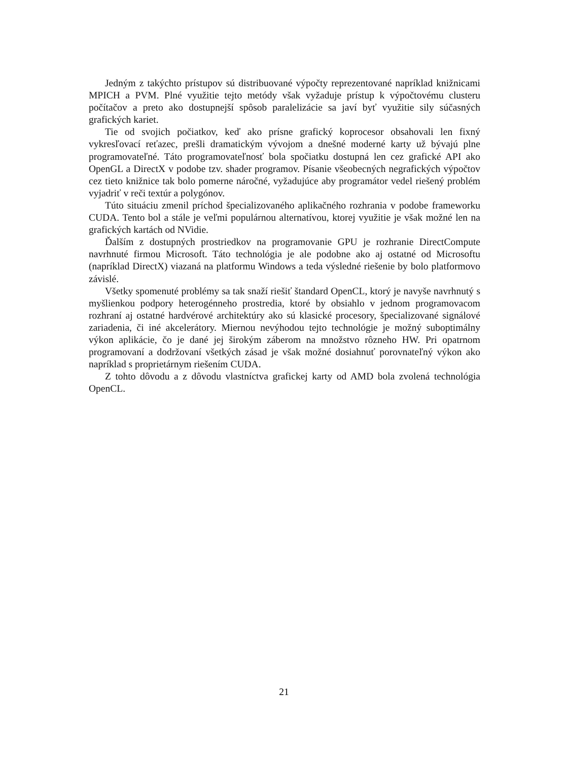Jedným z takýchto prístupov sú distribuované výpočty reprezentované napríklad knižnicami MPICH a PVM. Plné využitie tejto metódy však vyžaduje prístup k výpočtovému clusteru počítačov a preto ako dostupnejší spôsob paralelizácie sa javí byť využitie sily súčasných grafických kariet.
Tie od svojich počiatkov, keď ako prísne grafický koprocesor obsahovali len fixný vykresľovací reťazec, prešli dramatickým vývojom a dnešné moderné karty už bývajú plne programovateľné. Táto programovateľnosť bola spočiatku dostupná len cez grafické API ako OpenGL a DirectX v podobe tzv. shader programov. Písanie všeobecných negrafických výpočtov cez tieto knižnice tak bolo pomerne náročné, vyžadujúce aby programátor vedel riešený problém vyjadriť v reči textúr a polygónov.
Túto situáciu zmenil príchod špecializovaného aplikačného rozhrania v podobe frameworku CUDA. Tento bol a stále je veľmi populárnou alternatívou, ktorej využitie je však možné len na grafických kartách od NVidie.
Ďalším z dostupných prostriedkov na programovanie GPU je rozhranie DirectCompute navrhnuté firmou Microsoft. Táto technológia je ale podobne ako aj ostatné od Microsoftu (napríklad DirectX) viazaná na platformu Windows a teda výsledné riešenie by bolo platformovo závislé.
Všetky spomenuté problémy sa tak snaží riešiť štandard OpenCL, ktorý je navyše navrhnutý s myšlienkou podpory heterogénneho prostredia, ktoré by obsiahlo v jednom programovacom rozhraní aj ostatné hardvérové architektúry ako sú klasické procesory, špecializované signálové zariadenia, či iné akcelerátory. Miernou nevýhodou tejto technológie je možný suboptimálny výkon aplikácie, čo je dané jej širokým záberom na množstvo rôzneho HW. Pri opatrnom programovaní a dodržovaní všetkých zásad je však možné dosiahnuť porovnateľný výkon ako napríklad s proprietárnym riešením CUDA.
Z tohto dôvodu a z dôvodu vlastníctva grafickej karty od AMD bola zvolená technológia OpenCL.
21